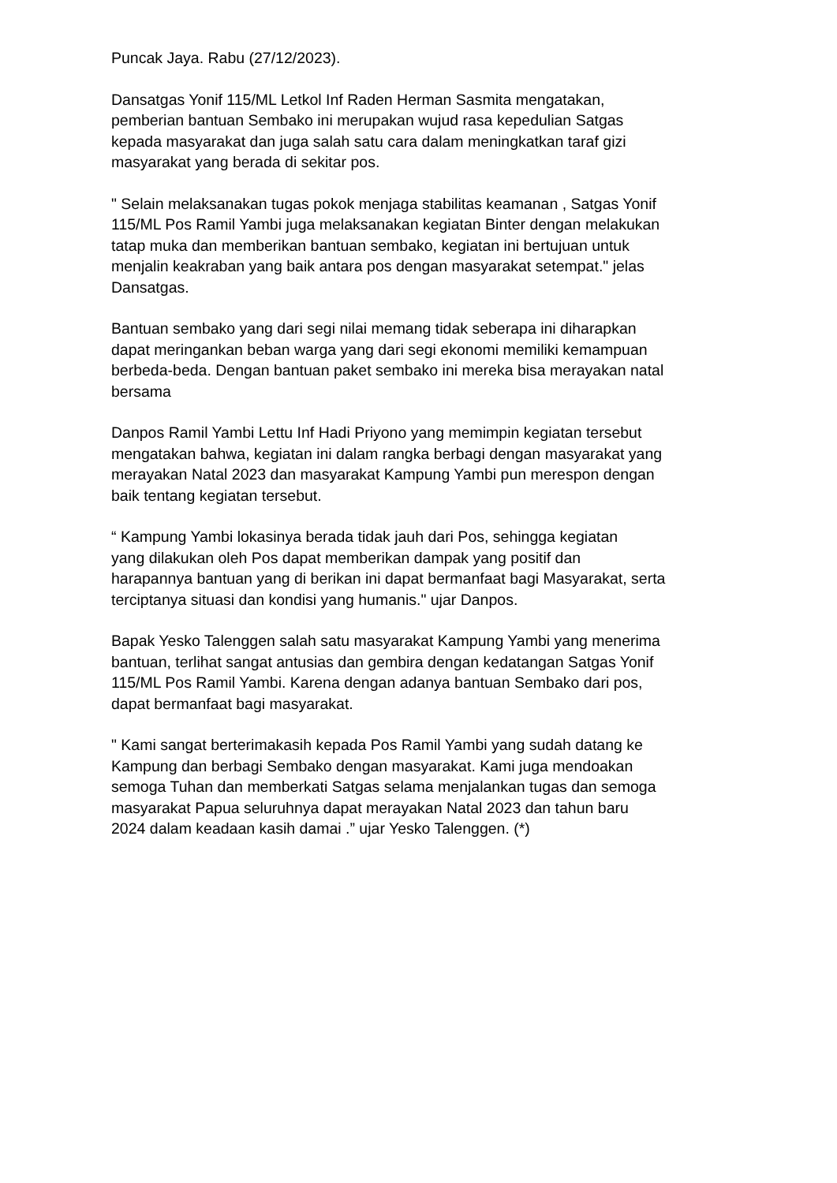Puncak Jaya. Rabu (27/12/2023).
Dansatgas Yonif 115/ML Letkol Inf Raden Herman Sasmita mengatakan, pemberian bantuan Sembako ini merupakan wujud rasa kepedulian Satgas kepada masyarakat dan juga salah satu cara dalam meningkatkan taraf gizi masyarakat yang berada di sekitar pos.
" Selain melaksanakan tugas pokok menjaga stabilitas keamanan , Satgas Yonif 115/ML Pos Ramil Yambi juga melaksanakan kegiatan Binter dengan melakukan tatap muka dan memberikan bantuan sembako, kegiatan ini bertujuan untuk menjalin keakraban yang baik antara pos dengan masyarakat setempat." jelas Dansatgas.
Bantuan sembako yang dari segi nilai memang tidak seberapa ini diharapkan dapat meringankan beban warga yang dari segi ekonomi memiliki kemampuan berbeda-beda. Dengan bantuan paket sembako ini mereka bisa merayakan natal bersama
Danpos Ramil Yambi Lettu Inf Hadi Priyono yang memimpin kegiatan tersebut mengatakan bahwa, kegiatan ini dalam rangka berbagi dengan masyarakat yang merayakan Natal 2023 dan masyarakat Kampung Yambi pun merespon dengan baik tentang kegiatan tersebut.
“ Kampung Yambi lokasinya berada tidak jauh dari Pos, sehingga kegiatan yang dilakukan oleh Pos dapat memberikan dampak yang positif dan harapannya bantuan yang di berikan ini dapat bermanfaat bagi Masyarakat, serta terciptanya situasi dan kondisi yang humanis." ujar Danpos.
Bapak Yesko Talenggen salah satu masyarakat Kampung Yambi yang menerima bantuan, terlihat sangat antusias dan gembira dengan kedatangan Satgas Yonif 115/ML Pos Ramil Yambi. Karena dengan adanya bantuan Sembako dari pos, dapat bermanfaat bagi masyarakat.
" Kami sangat berterimakasih kepada Pos Ramil Yambi yang sudah datang ke Kampung dan berbagi Sembako dengan masyarakat. Kami juga mendoakan semoga Tuhan dan memberkati Satgas selama menjalankan tugas dan semoga masyarakat Papua seluruhnya dapat merayakan Natal 2023 dan tahun baru 2024 dalam keadaan kasih damai .” ujar Yesko Talenggen. (*)